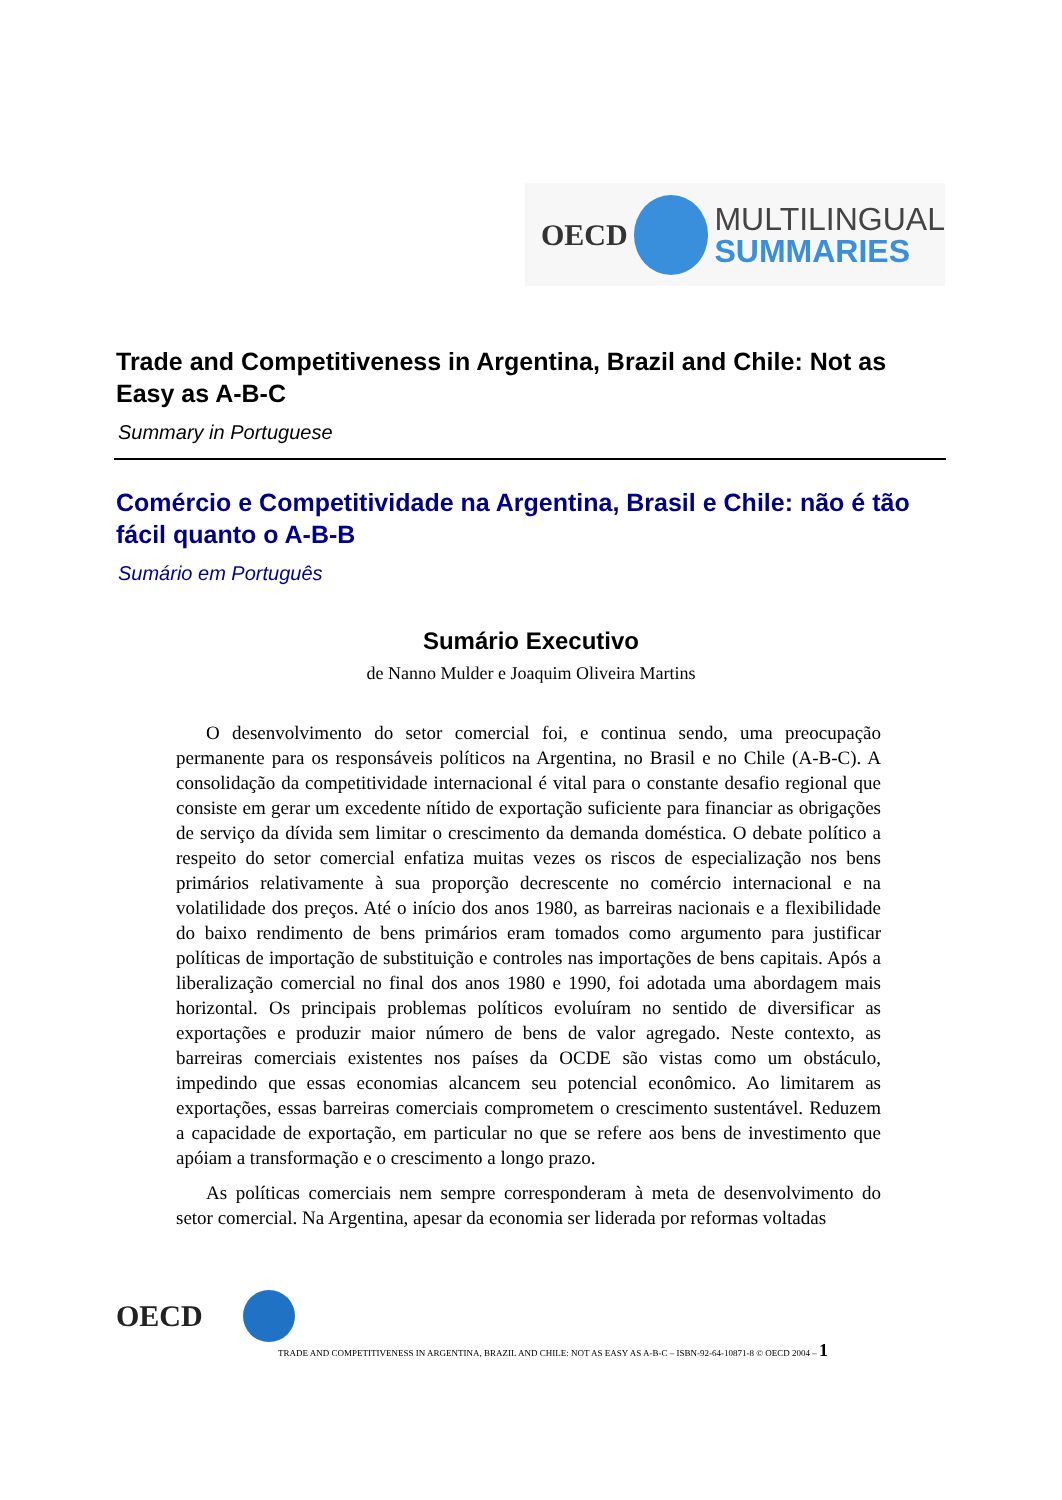OECD
MULTILINGUAL
SUMMARIES
Trade and Competitiveness in Argentina, Brazil and Chile: Not as Easy as A-B-C
Summary in Portuguese
Comércio e Competitividade na Argentina, Brasil e Chile: não é tão fácil quanto o A-B-B
Sumário em Português
Sumário Executivo
de Nanno Mulder e Joaquim Oliveira Martins
O desenvolvimento do setor comercial foi, e continua sendo, uma preocupação permanente para os responsáveis políticos na Argentina, no Brasil e no Chile (A-B-C). A consolidação da competitividade internacional é vital para o constante desafio regional que consiste em gerar um excedente nítido de exportação suficiente para financiar as obrigações de serviço da dívida sem limitar o crescimento da demanda doméstica. O debate político a respeito do setor comercial enfatiza muitas vezes os riscos de especialização nos bens primários relativamente à sua proporção decrescente no comércio internacional e na volatilidade dos preços. Até o início dos anos 1980, as barreiras nacionais e a flexibilidade do baixo rendimento de bens primários eram tomados como argumento para justificar políticas de importação de substituição e controles nas importações de bens capitais. Após a liberalização comercial no final dos anos 1980 e 1990, foi adotada uma abordagem mais horizontal. Os principais problemas políticos evoluíram no sentido de diversificar as exportações e produzir maior número de bens de valor agregado. Neste contexto, as barreiras comerciais existentes nos países da OCDE são vistas como um obstáculo, impedindo que essas economias alcancem seu potencial econômico. Ao limitarem as exportações, essas barreiras comerciais comprometem o crescimento sustentável. Reduzem a capacidade de exportação, em particular no que se refere aos bens de investimento que apóiam a transformação e o crescimento a longo prazo.
As políticas comerciais nem sempre corresponderam à meta de desenvolvimento do setor comercial. Na Argentina, apesar da economia ser liderada por reformas voltadas
OECD
TRADE AND COMPETITIVENESS IN ARGENTINA, BRAZIL AND CHILE: NOT AS EASY AS A-B-C – ISBN-92-64-10871-8 © OECD 2004 – 1